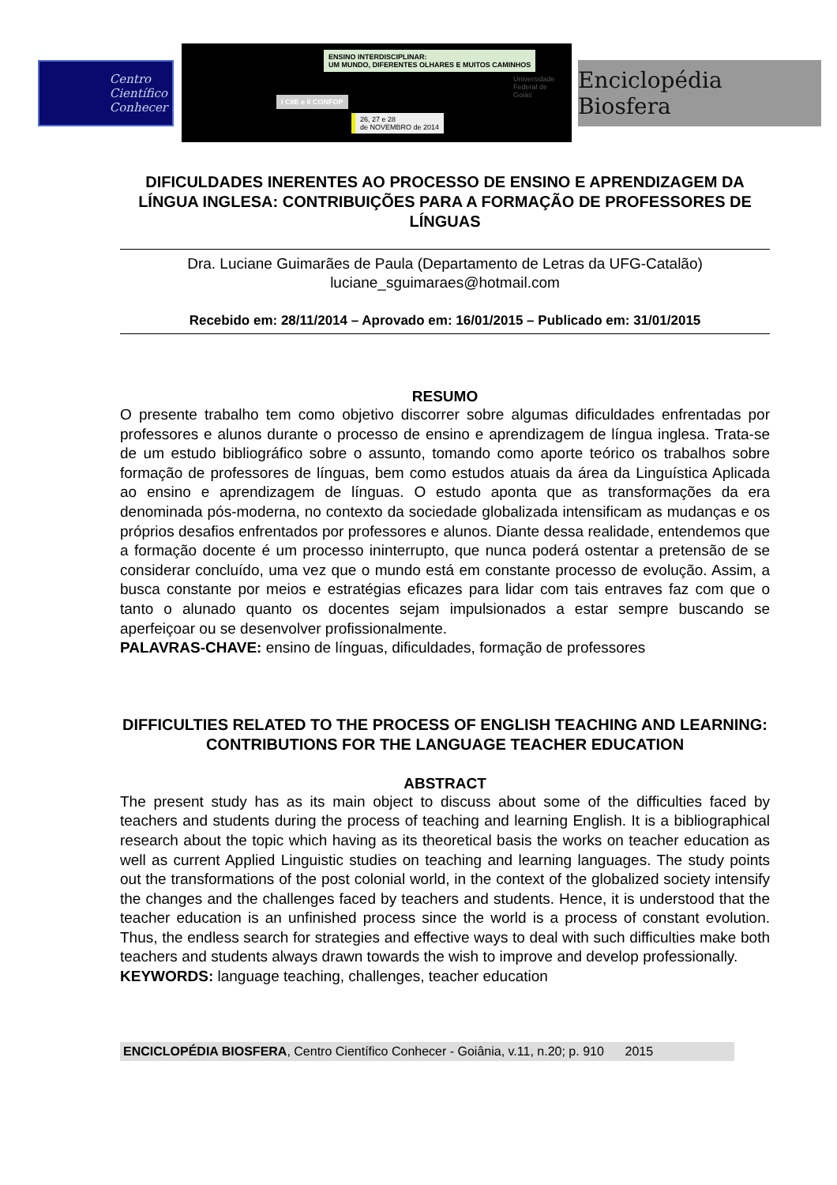Centro
Científico
Conhecer
ENSINO INTERDISCIPLINAR:
UM MUNDO, DIFERENTES OLHARES E MUITOS CAMINHOS
I CIIE e II CONFOP
26, 27 e 28
de NOVEMBRO de 2014
Universidade
Federal de
Goiás
Enciclopédia Biosfera
DIFICULDADES INERENTES AO PROCESSO DE ENSINO E APRENDIZAGEM DA LÍNGUA INGLESA: CONTRIBUIÇÕES PARA A FORMAÇÃO DE PROFESSORES DE LÍNGUAS
Dra. Luciane Guimarães de Paula (Departamento de Letras da UFG-Catalão)
luciane_sguimaraes@hotmail.com
Recebido em: 28/11/2014 – Aprovado em: 16/01/2015 – Publicado em: 31/01/2015
RESUMO
O presente trabalho tem como objetivo discorrer sobre algumas dificuldades enfrentadas por professores e alunos durante o processo de ensino e aprendizagem de língua inglesa. Trata-se de um estudo bibliográfico sobre o assunto, tomando como aporte teórico os trabalhos sobre formação de professores de línguas, bem como estudos atuais da área da Linguística Aplicada ao ensino e aprendizagem de línguas. O estudo aponta que as transformações da era denominada pós-moderna, no contexto da sociedade globalizada intensificam as mudanças e os próprios desafios enfrentados por professores e alunos. Diante dessa realidade, entendemos que a formação docente é um processo ininterrupto, que nunca poderá ostentar a pretensão de se considerar concluído, uma vez que o mundo está em constante processo de evolução. Assim, a busca constante por meios e estratégias eficazes para lidar com tais entraves faz com que o tanto o alunado quanto os docentes sejam impulsionados a estar sempre buscando se aperfeiçoar ou se desenvolver profissionalmente.
PALAVRAS-CHAVE: ensino de línguas, dificuldades, formação de professores
DIFFICULTIES RELATED TO THE PROCESS OF ENGLISH TEACHING AND LEARNING: CONTRIBUTIONS FOR THE LANGUAGE TEACHER EDUCATION
ABSTRACT
The present study has as its main object to discuss about some of the difficulties faced by teachers and students during the process of teaching and learning English. It is a bibliographical research about the topic which having as its theoretical basis the works on teacher education as well as current Applied Linguistic studies on teaching and learning languages. The study points out the transformations of the post colonial world, in the context of the globalized society intensify the changes and the challenges faced by teachers and students. Hence, it is understood that the teacher education is an unfinished process since the world is a process of constant evolution. Thus, the endless search for strategies and effective ways to deal with such difficulties make both teachers and students always drawn towards the wish to improve and develop professionally.
KEYWORDS: language teaching, challenges, teacher education
ENCICLOPÉDIA BIOSFERA, Centro Científico Conhecer - Goiânia, v.11, n.20; p. 910 2015